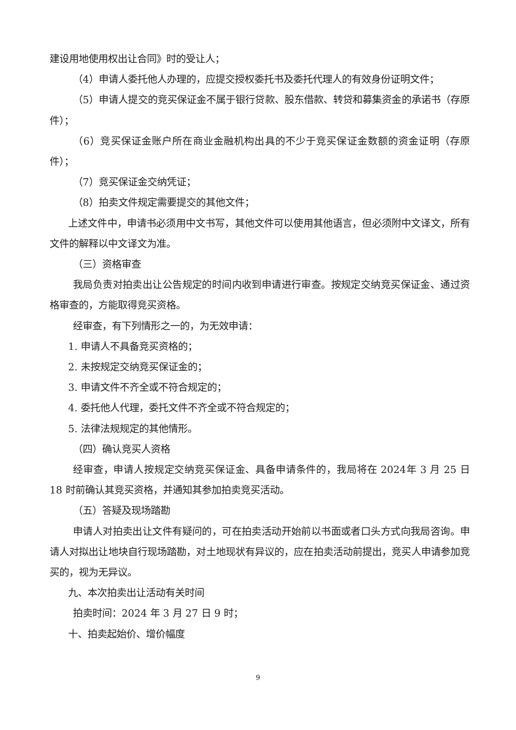建设用地使用权出让合同》时的受让人；
（4）申请人委托他人办理的，应提交授权委托书及委托代理人的有效身份证明文件；
（5）申请人提交的竞买保证金不属于银行贷款、股东借款、转贷和募集资金的承诺书（存原件）；
（6）竞买保证金账户所在商业金融机构出具的不少于竞买保证金数额的资金证明（存原件）；
（7）竞买保证金交纳凭证；
（8）拍卖文件规定需要提交的其他文件；
上述文件中，申请书必须用中文书写，其他文件可以使用其他语言，但必须附中文译文，所有文件的解释以中文译文为准。
（三）资格审查
我局负责对拍卖出让公告规定的时间内收到申请进行审查。按规定交纳竞买保证金、通过资格审查的，方能取得竞买资格。
经审查，有下列情形之一的，为无效申请：
1. 申请人不具备竞买资格的；
2. 未按规定交纳竞买保证金的；
3. 申请文件不齐全或不符合规定的；
4. 委托他人代理，委托文件不齐全或不符合规定的；
5. 法律法规规定的其他情形。
（四）确认竞买人资格
经审查，申请人按规定交纳竞买保证金、具备申请条件的，我局将在 2024年 3 月 25 日 18 时前确认其竞买资格，并通知其参加拍卖竞买活动。
（五）答疑及现场踏勘
申请人对拍卖出让文件有疑问的，可在拍卖活动开始前以书面或者口头方式向我局咨询。申请人对拟出让地块自行现场踏勘，对土地现状有异议的，应在拍卖活动前提出，竞买人申请参加竞买的，视为无异议。
九、本次拍卖出让活动有关时间
拍卖时间：2024 年 3 月 27 日 9 时；
十、拍卖起始价、增价幅度
9